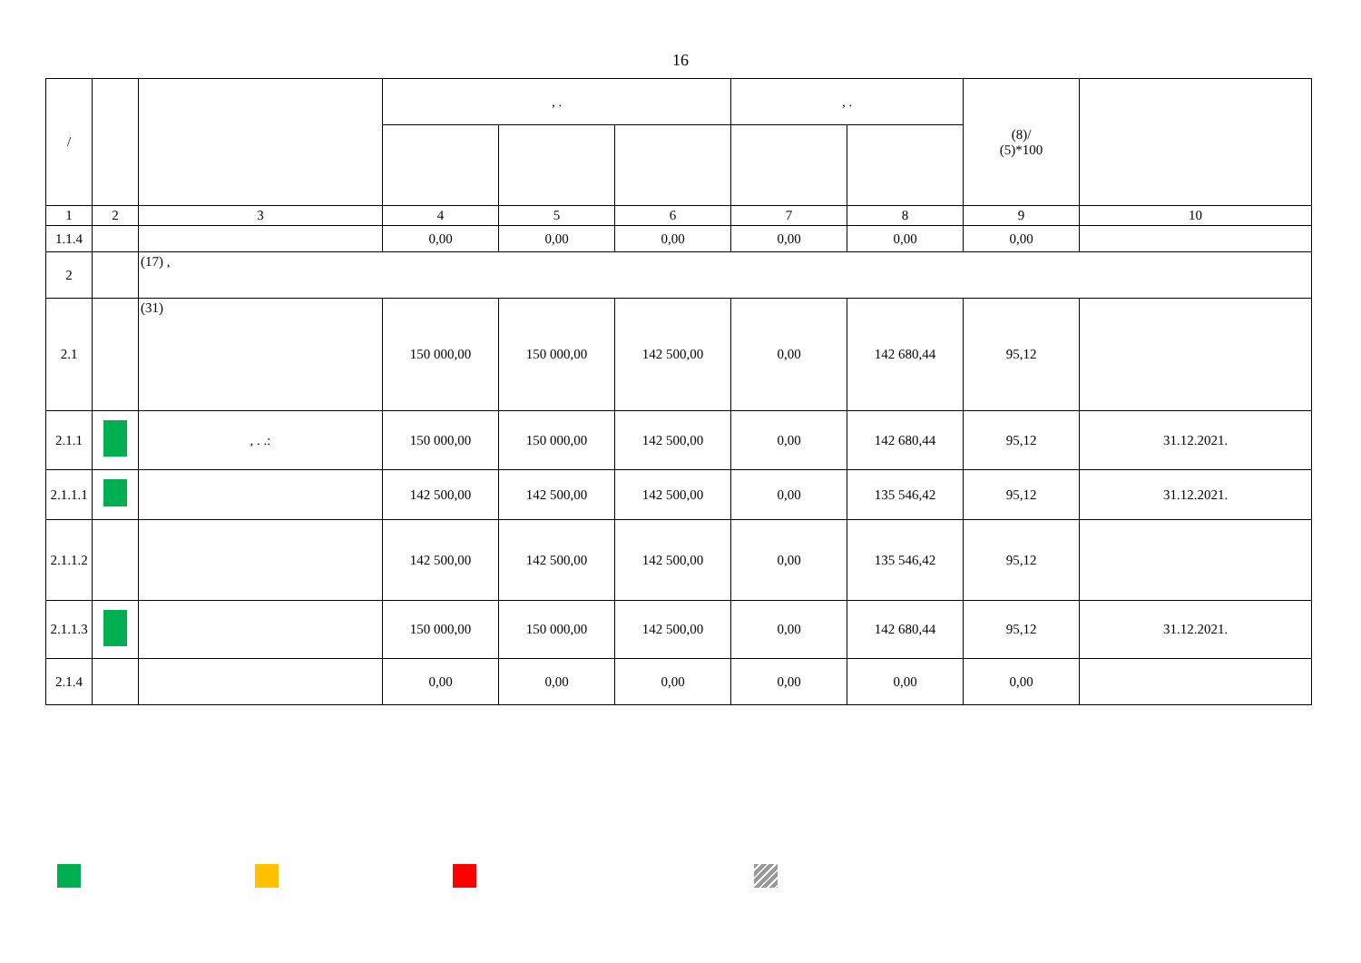16
| / | | | , . | | | , . | | (8)/ (5)*100 | |
| 1 | 2 | 3 | 4 | 5 | 6 | 7 | 8 | 9 | 10 |
| 1.1.4 | | | 0,00 | 0,00 | 0,00 | 0,00 | 0,00 | 0,00 | |
| 2 | | (17) , | | | | | | | |
| 2.1 | | (31) | 150 000,00 | 150 000,00 | 142 500,00 | 0,00 | 142 680,44 | 95,12 | |
| 2.1.1 | | , . .: | 150 000,00 | 150 000,00 | 142 500,00 | 0,00 | 142 680,44 | 95,12 | 31.12.2021. |
| 2.1.1.1 | | | 142 500,00 | 142 500,00 | 142 500,00 | 0,00 | 135 546,42 | 95,12 | 31.12.2021. |
| 2.1.1.2 | | | 142 500,00 | 142 500,00 | 142 500,00 | 0,00 | 135 546,42 | 95,12 | |
| 2.1.1.3 | | | 150 000,00 | 150 000,00 | 142 500,00 | 0,00 | 142 680,44 | 95,12 | 31.12.2021. |
| 2.1.4 | | | 0,00 | 0,00 | 0,00 | 0,00 | 0,00 | 0,00 | |